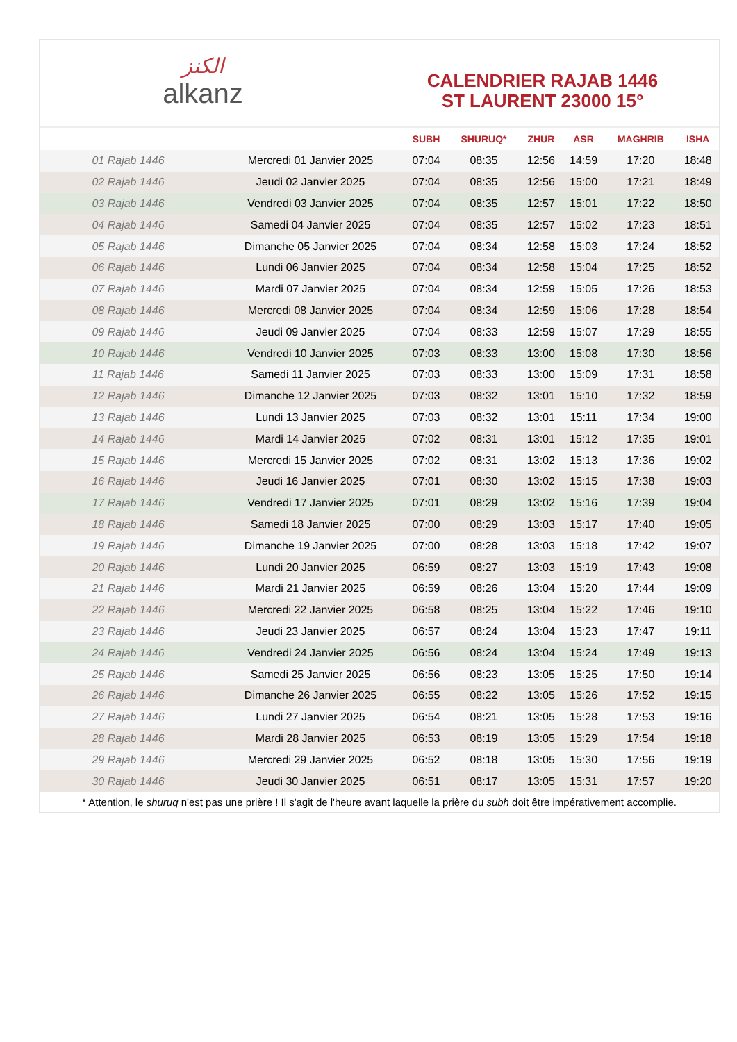ﺍﻟﻜﻨﺰ
alkanz
CALENDRIER RAJAB 1446
ST LAURENT 23000 15°
| | | SUBH | SHURUQ* | ZHUR | ASR | MAGHRIB | ISHA |
| --- | --- | --- | --- | --- | --- | --- | --- |
| 01 Rajab 1446 | Mercredi 01 Janvier 2025 | 07:04 | 08:35 | 12:56 | 14:59 | 17:20 | 18:48 |
| 02 Rajab 1446 | Jeudi 02 Janvier 2025 | 07:04 | 08:35 | 12:56 | 15:00 | 17:21 | 18:49 |
| 03 Rajab 1446 | Vendredi 03 Janvier 2025 | 07:04 | 08:35 | 12:57 | 15:01 | 17:22 | 18:50 |
| 04 Rajab 1446 | Samedi 04 Janvier 2025 | 07:04 | 08:35 | 12:57 | 15:02 | 17:23 | 18:51 |
| 05 Rajab 1446 | Dimanche 05 Janvier 2025 | 07:04 | 08:34 | 12:58 | 15:03 | 17:24 | 18:52 |
| 06 Rajab 1446 | Lundi 06 Janvier 2025 | 07:04 | 08:34 | 12:58 | 15:04 | 17:25 | 18:52 |
| 07 Rajab 1446 | Mardi 07 Janvier 2025 | 07:04 | 08:34 | 12:59 | 15:05 | 17:26 | 18:53 |
| 08 Rajab 1446 | Mercredi 08 Janvier 2025 | 07:04 | 08:34 | 12:59 | 15:06 | 17:28 | 18:54 |
| 09 Rajab 1446 | Jeudi 09 Janvier 2025 | 07:04 | 08:33 | 12:59 | 15:07 | 17:29 | 18:55 |
| 10 Rajab 1446 | Vendredi 10 Janvier 2025 | 07:03 | 08:33 | 13:00 | 15:08 | 17:30 | 18:56 |
| 11 Rajab 1446 | Samedi 11 Janvier 2025 | 07:03 | 08:33 | 13:00 | 15:09 | 17:31 | 18:58 |
| 12 Rajab 1446 | Dimanche 12 Janvier 2025 | 07:03 | 08:32 | 13:01 | 15:10 | 17:32 | 18:59 |
| 13 Rajab 1446 | Lundi 13 Janvier 2025 | 07:03 | 08:32 | 13:01 | 15:11 | 17:34 | 19:00 |
| 14 Rajab 1446 | Mardi 14 Janvier 2025 | 07:02 | 08:31 | 13:01 | 15:12 | 17:35 | 19:01 |
| 15 Rajab 1446 | Mercredi 15 Janvier 2025 | 07:02 | 08:31 | 13:02 | 15:13 | 17:36 | 19:02 |
| 16 Rajab 1446 | Jeudi 16 Janvier 2025 | 07:01 | 08:30 | 13:02 | 15:15 | 17:38 | 19:03 |
| 17 Rajab 1446 | Vendredi 17 Janvier 2025 | 07:01 | 08:29 | 13:02 | 15:16 | 17:39 | 19:04 |
| 18 Rajab 1446 | Samedi 18 Janvier 2025 | 07:00 | 08:29 | 13:03 | 15:17 | 17:40 | 19:05 |
| 19 Rajab 1446 | Dimanche 19 Janvier 2025 | 07:00 | 08:28 | 13:03 | 15:18 | 17:42 | 19:07 |
| 20 Rajab 1446 | Lundi 20 Janvier 2025 | 06:59 | 08:27 | 13:03 | 15:19 | 17:43 | 19:08 |
| 21 Rajab 1446 | Mardi 21 Janvier 2025 | 06:59 | 08:26 | 13:04 | 15:20 | 17:44 | 19:09 |
| 22 Rajab 1446 | Mercredi 22 Janvier 2025 | 06:58 | 08:25 | 13:04 | 15:22 | 17:46 | 19:10 |
| 23 Rajab 1446 | Jeudi 23 Janvier 2025 | 06:57 | 08:24 | 13:04 | 15:23 | 17:47 | 19:11 |
| 24 Rajab 1446 | Vendredi 24 Janvier 2025 | 06:56 | 08:24 | 13:04 | 15:24 | 17:49 | 19:13 |
| 25 Rajab 1446 | Samedi 25 Janvier 2025 | 06:56 | 08:23 | 13:05 | 15:25 | 17:50 | 19:14 |
| 26 Rajab 1446 | Dimanche 26 Janvier 2025 | 06:55 | 08:22 | 13:05 | 15:26 | 17:52 | 19:15 |
| 27 Rajab 1446 | Lundi 27 Janvier 2025 | 06:54 | 08:21 | 13:05 | 15:28 | 17:53 | 19:16 |
| 28 Rajab 1446 | Mardi 28 Janvier 2025 | 06:53 | 08:19 | 13:05 | 15:29 | 17:54 | 19:18 |
| 29 Rajab 1446 | Mercredi 29 Janvier 2025 | 06:52 | 08:18 | 13:05 | 15:30 | 17:56 | 19:19 |
| 30 Rajab 1446 | Jeudi 30 Janvier 2025 | 06:51 | 08:17 | 13:05 | 15:31 | 17:57 | 19:20 |
* Attention, le shuruq n'est pas une prière ! Il s'agit de l'heure avant laquelle la prière du subh doit être impérativement accomplie.